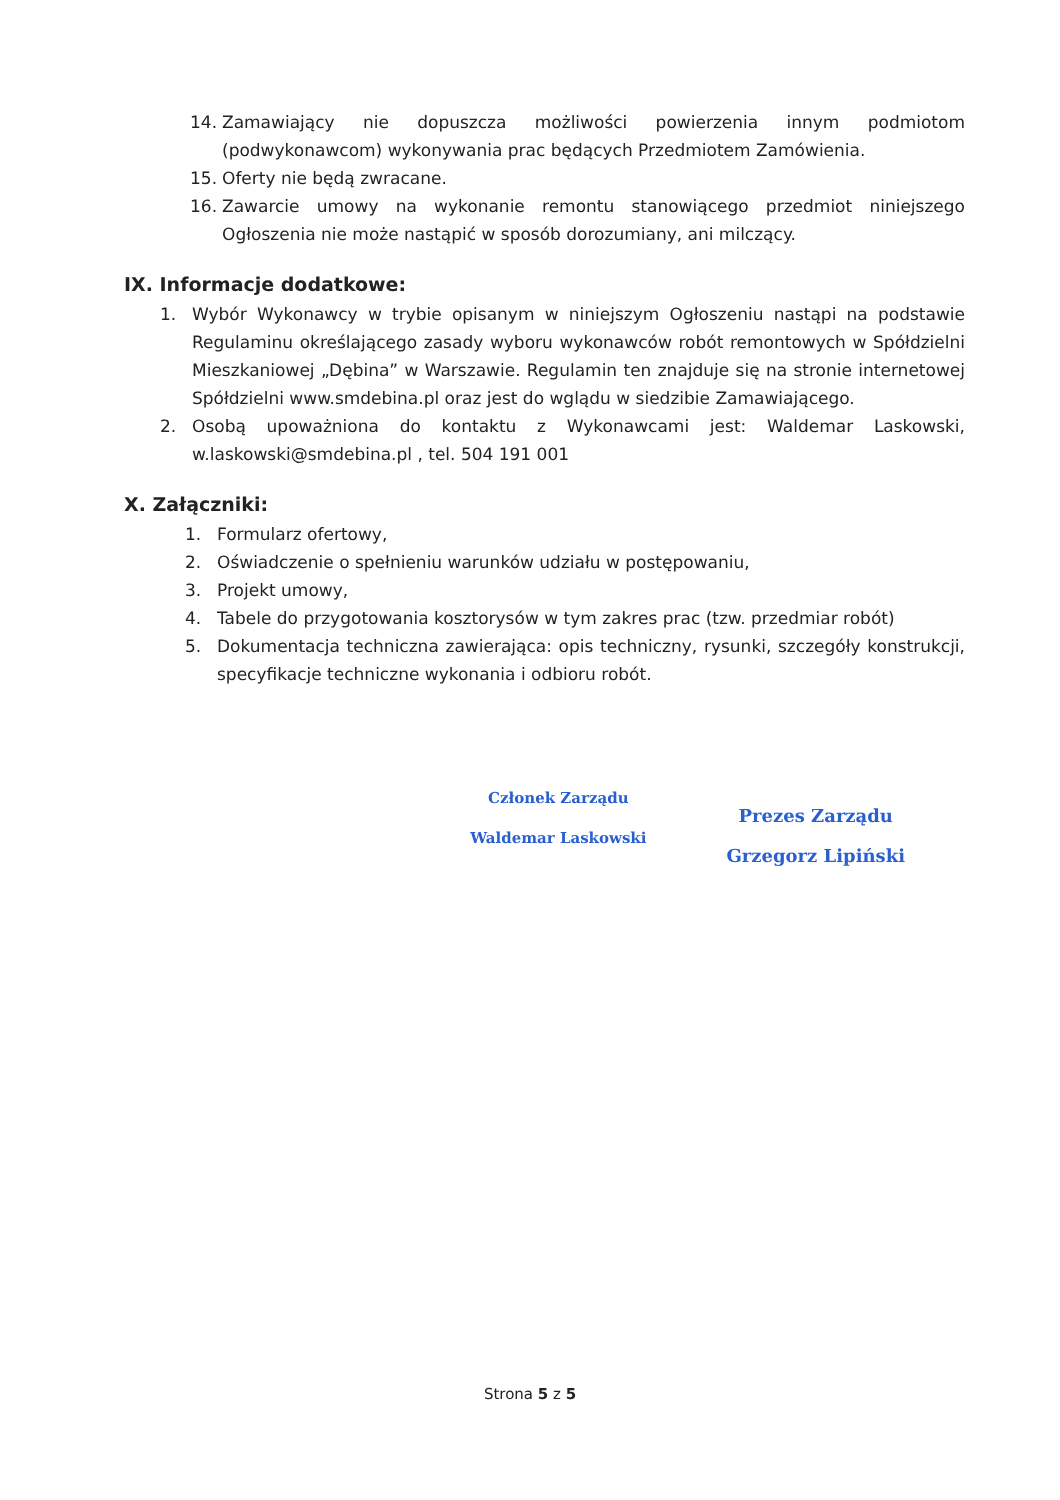14. Zamawiający nie dopuszcza możliwości powierzenia innym podmiotom (podwykonawcom) wykonywania prac będących Przedmiotem Zamówienia.
15. Oferty nie będą zwracane.
16. Zawarcie umowy na wykonanie remontu stanowiącego przedmiot niniejszego Ogłoszenia nie może nastąpić w sposób dorozumiany, ani milczący.
IX. Informacje dodatkowe:
1. Wybór Wykonawcy w trybie opisanym w niniejszym Ogłoszeniu nastąpi na podstawie Regulaminu określającego zasady wyboru wykonawców robót remontowych w Spółdzielni Mieszkaniowej „Dębina” w Warszawie. Regulamin ten znajduje się na stronie internetowej Spółdzielni www.smdebina.pl oraz jest do wglądu w siedzibie Zamawiającego.
2. Osobą upoważniona do kontaktu z Wykonawcami jest: Waldemar Laskowski, w.laskowski@smdebina.pl , tel. 504 191 001
X. Załączniki:
1. Formularz ofertowy,
2. Oświadczenie o spełnieniu warunków udziału w postępowaniu,
3. Projekt umowy,
4. Tabele do przygotowania kosztorysów w tym zakres prac (tzw. przedmiar robót)
5. Dokumentacja techniczna zawierająca: opis techniczny, rysunki, szczegóły konstrukcji, specyfikacje techniczne wykonania i odbioru robót.
Członek Zarządu
Waldemar Laskowski
Prezes Zarządu
Grzegorz Lipiński
Strona 5 z 5